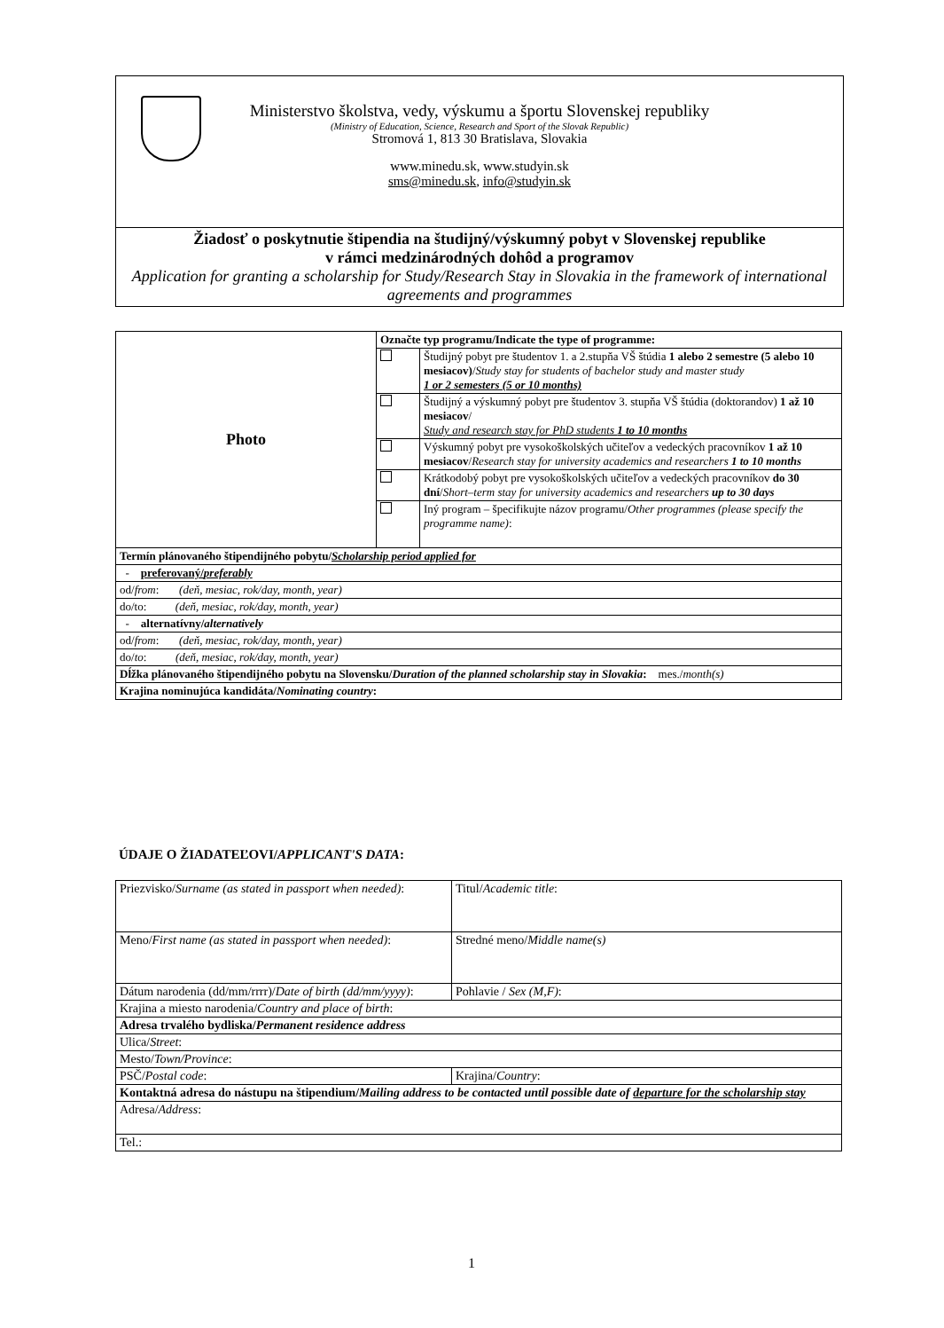Ministerstvo školstva, vedy, výskumu a športu Slovenskej republiky
(Ministry of Education, Science, Research and Sport of the Slovak Republic)
Stromová 1, 813 30 Bratislava, Slovakia
www.minedu.sk, www.studyin.sk
sms@minedu.sk, info@studyin.sk
Žiadosť o poskytnutie štipendia na študijný/výskumný pobyt v Slovenskej republike
v rámci medzinárodných dohôd a programov
Application for granting a scholarship for Study/Research Stay in Slovakia in the framework of international agreements and programmes
| Photo | Označte typ programu/Indicate the type of programme: | |
| | | Študijný pobyt pre študentov 1. a 2.stupňa VŠ štúdia 1 alebo 2 semestre (5 alebo 10 mesiacov) / Study stay for students of bachelor study and master study 1 or 2 semesters (5 or 10 months) |
| | | Študijný a výskumný pobyt pre študentov 3. stupňa VŠ štúdia (doktorandov) 1 až 10 mesiacov / Study and research stay for PhD students 1 to 10 months |
| | | Výskumný pobyt pre vysokoškolských učiteľov a vedeckých pracovníkov 1 až 10 mesiacov / Research stay for university academics and researchers 1 to 10 months |
| | | Krátkodobý pobyt pre vysokoškolských učiteľov a vedeckých pracovníkov do 30 dní / Short–term stay for university academics and researchers up to 30 days |
| | | Iný program – špecifikujte názov programu/ Other programmes (please specify the programme name) : |
| Termín plánovaného štipendijného pobytu/ Scholarship period applied for | | |
| - preferovaný/ preferably | | |
| od/ from : (deň, mesiac, rok/day, month, year) | | |
| do/to: (deň, mesiac, rok/day, month, year) | | |
| - alternatívny/ alternatively | | |
| od/ from : (deň, mesiac, rok/day, month, year) | | |
| do/ to : (deň, mesiac, rok/day, month, year) | | |
| Dĺžka plánovaného štipendijného pobytu na Slovensku/ Duration of the planned scholarship stay in Slovakia : mes./ month(s) | | |
| Krajina nominujúca kandidáta/ Nominating country : | | |
ÚDAJE O ŽIADATEĽOVI/APPLICANT'S DATA:
| Priezvisko/ Surname (as stated in passport when needed) : | | | Titul/ Academic title : |
| Meno/ First name (as stated in passport when needed) : | Stredné meno/ Middle name(s) | | |
| Dátum narodenia (dd/mm/rrrr)/ Date of birth (dd/mm/yyyy) : | | | Pohlavie / Sex (M,F) : |
| Krajina a miesto narodenia/ Country and place of birth : | | | |
| Adresa trvalého bydliska/ Permanent residence address | | | |
| Ulica/ Street : | | | |
| Mesto/ Town/Province : | | | |
| PSČ/ Postal code : | | Krajina/ Country : | |
| Kontaktná adresa do nástupu na štipendium/ Mailing address to be contacted until possible date of departure for the scholarship stay | | | |
| Adresa/ Address : | | | |
| Tel.: | | | |
1